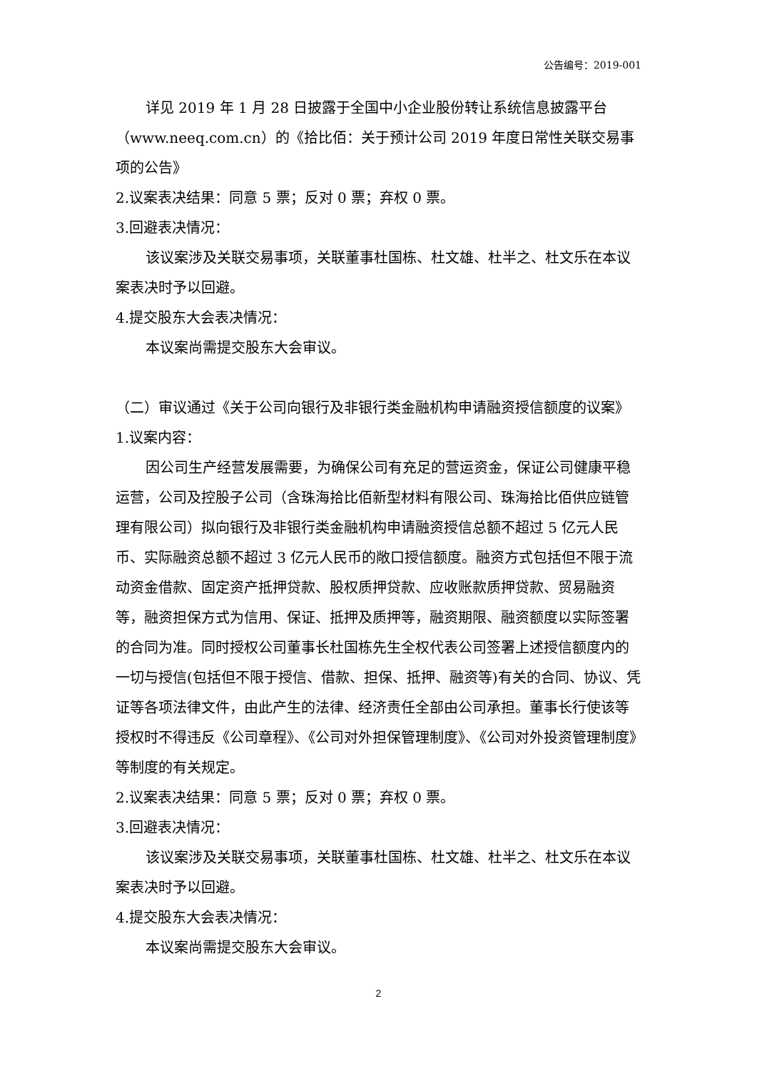公告编号：2019-001
详见 2019 年 1 月 28 日披露于全国中小企业股份转让系统信息披露平台（www.neeq.com.cn）的《拾比佰：关于预计公司 2019 年度日常性关联交易事项的公告》
2.议案表决结果：同意 5 票；反对 0 票；弃权 0 票。
3.回避表决情况：
该议案涉及关联交易事项，关联董事杜国栋、杜文雄、杜半之、杜文乐在本议案表决时予以回避。
4.提交股东大会表决情况：
本议案尚需提交股东大会审议。
（二）审议通过《关于公司向银行及非银行类金融机构申请融资授信额度的议案》
1.议案内容：
因公司生产经营发展需要，为确保公司有充足的营运资金，保证公司健康平稳运营，公司及控股子公司（含珠海拾比佰新型材料有限公司、珠海拾比佰供应链管理有限公司）拟向银行及非银行类金融机构申请融资授信总额不超过 5 亿元人民币、实际融资总额不超过 3 亿元人民币的敞口授信额度。融资方式包括但不限于流动资金借款、固定资产抵押贷款、股权质押贷款、应收账款质押贷款、贸易融资等，融资担保方式为信用、保证、抵押及质押等，融资期限、融资额度以实际签署的合同为准。同时授权公司董事长杜国栋先生全权代表公司签署上述授信额度内的一切与授信(包括但不限于授信、借款、担保、抵押、融资等)有关的合同、协议、凭证等各项法律文件，由此产生的法律、经济责任全部由公司承担。董事长行使该等授权时不得违反《公司章程》、《公司对外担保管理制度》、《公司对外投资管理制度》等制度的有关规定。
2.议案表决结果：同意 5 票；反对 0 票；弃权 0 票。
3.回避表决情况：
该议案涉及关联交易事项，关联董事杜国栋、杜文雄、杜半之、杜文乐在本议案表决时予以回避。
4.提交股东大会表决情况：
本议案尚需提交股东大会审议。
2